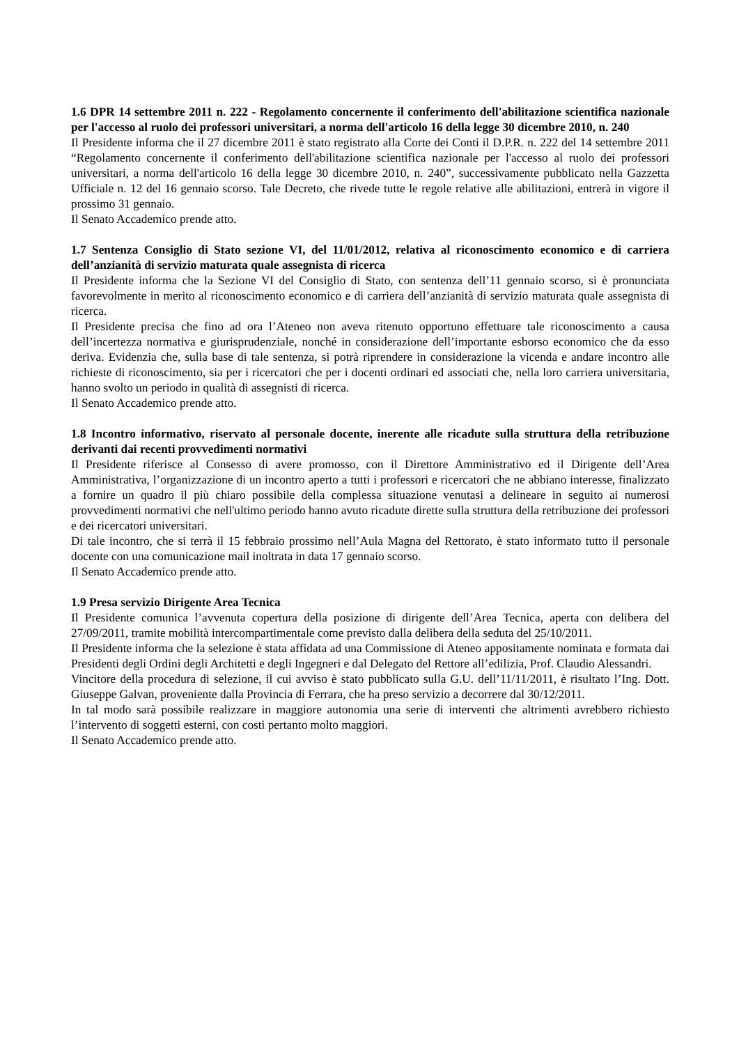1.6 DPR 14 settembre 2011 n. 222 - Regolamento concernente il conferimento dell'abilitazione scientifica nazionale per l'accesso al ruolo dei professori universitari, a norma dell'articolo 16 della legge 30 dicembre 2010, n. 240
Il Presidente informa che il 27 dicembre 2011 è stato registrato alla Corte dei Conti il D.P.R. n. 222 del 14 settembre 2011 “Regolamento concernente il conferimento dell'abilitazione scientifica nazionale per l'accesso al ruolo dei professori universitari, a norma dell'articolo 16 della legge 30 dicembre 2010, n. 240”, successivamente pubblicato nella Gazzetta Ufficiale n. 12 del 16 gennaio scorso. Tale Decreto, che rivede tutte le regole relative alle abilitazioni, entrerà in vigore il prossimo 31 gennaio.
Il Senato Accademico prende atto.
1.7 Sentenza Consiglio di Stato sezione VI, del 11/01/2012, relativa al riconoscimento economico e di carriera dell’anzianità di servizio maturata quale assegnista di ricerca
Il Presidente informa che la Sezione VI del Consiglio di Stato, con sentenza dell’11 gennaio scorso, si è pronunciata favorevolmente in merito al riconoscimento economico e di carriera dell’anzianità di servizio maturata quale assegnista di ricerca.
Il Presidente precisa che fino ad ora l’Ateneo non aveva ritenuto opportuno effettuare tale riconoscimento a causa dell’incertezza normativa e giurisprudenziale, nonché in considerazione dell’importante esborso economico che da esso deriva. Evidenzia che, sulla base di tale sentenza, si potrà riprendere in considerazione la vicenda e andare incontro alle richieste di riconoscimento, sia per i ricercatori che per i docenti ordinari ed associati che, nella loro carriera universitaria, hanno svolto un periodo in qualità di assegnisti di ricerca.
Il Senato Accademico prende atto.
1.8 Incontro informativo, riservato al personale docente, inerente alle ricadute sulla struttura della retribuzione derivanti dai recenti provvedimenti normativi
Il Presidente riferisce al Consesso di avere promosso, con il Direttore Amministrativo ed il Dirigente dell’Area Amministrativa, l’organizzazione di un incontro aperto a tutti i professori e ricercatori che ne abbiano interesse, finalizzato a fornire un quadro il più chiaro possibile della complessa situazione venutasi a delineare in seguito ai numerosi provvedimenti normativi che nell'ultimo periodo hanno avuto ricadute dirette sulla struttura della retribuzione dei professori e dei ricercatori universitari.
Di tale incontro, che si terrà il 15 febbraio prossimo nell’Aula Magna del Rettorato, è stato informato tutto il personale docente con una comunicazione mail inoltrata in data 17 gennaio scorso.
Il Senato Accademico prende atto.
1.9 Presa servizio Dirigente Area Tecnica
Il Presidente comunica l’avvenuta copertura della posizione di dirigente dell’Area Tecnica, aperta con delibera del 27/09/2011, tramite mobilità intercompartimentale come previsto dalla delibera della seduta del 25/10/2011.
Il Presidente informa che la selezione è stata affidata ad una Commissione di Ateneo appositamente nominata e formata dai Presidenti degli Ordini degli Architetti e degli Ingegneri e dal Delegato del Rettore all’edilizia, Prof. Claudio Alessandri.
Vincitore della procedura di selezione, il cui avviso è stato pubblicato sulla G.U. dell’11/11/2011, è risultato l’Ing. Dott. Giuseppe Galvan, proveniente dalla Provincia di Ferrara, che ha preso servizio a decorrere dal 30/12/2011.
In tal modo sarà possibile realizzare in maggiore autonomia una serie di interventi che altrimenti avrebbero richiesto l’intervento di soggetti esterni, con costi pertanto molto maggiori.
Il Senato Accademico prende atto.